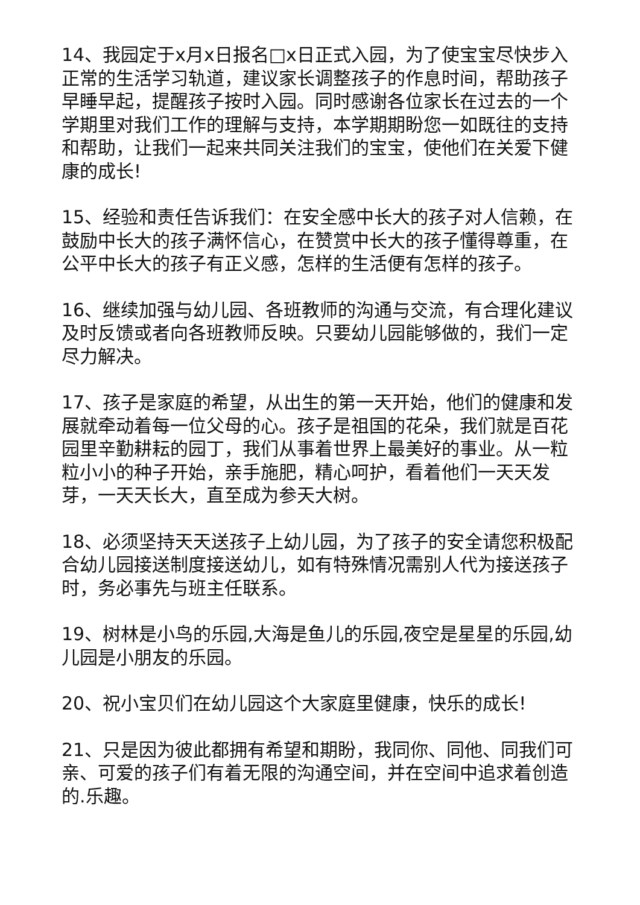14、我园定于x月x日报名□x日正式入园，为了使宝宝尽快步入正常的生活学习轨道，建议家长调整孩子的作息时间，帮助孩子早睡早起，提醒孩子按时入园。同时感谢各位家长在过去的一个学期里对我们工作的理解与支持，本学期期盼您一如既往的支持和帮助，让我们一起来共同关注我们的宝宝，使他们在关爱下健康的成长!
15、经验和责任告诉我们：在安全感中长大的孩子对人信赖，在鼓励中长大的孩子满怀信心，在赞赏中长大的孩子懂得尊重，在公平中长大的孩子有正义感，怎样的生活便有怎样的孩子。
16、继续加强与幼儿园、各班教师的沟通与交流，有合理化建议及时反馈或者向各班教师反映。只要幼儿园能够做的，我们一定尽力解决。
17、孩子是家庭的希望，从出生的第一天开始，他们的健康和发展就牵动着每一位父母的心。孩子是祖国的花朵，我们就是百花园里辛勤耕耘的园丁，我们从事着世界上最美好的事业。从一粒粒小小的种子开始，亲手施肥，精心呵护，看着他们一天天发芽，一天天长大，直至成为参天大树。
18、必须坚持天天送孩子上幼儿园，为了孩子的安全请您积极配合幼儿园接送制度接送幼儿，如有特殊情况需别人代为接送孩子时，务必事先与班主任联系。
19、树林是小鸟的乐园,大海是鱼儿的乐园,夜空是星星的乐园,幼儿园是小朋友的乐园。
20、祝小宝贝们在幼儿园这个大家庭里健康，快乐的成长!
21、只是因为彼此都拥有希望和期盼，我同你、同他、同我们可亲、可爱的孩子们有着无限的沟通空间，并在空间中追求着创造的.乐趣。